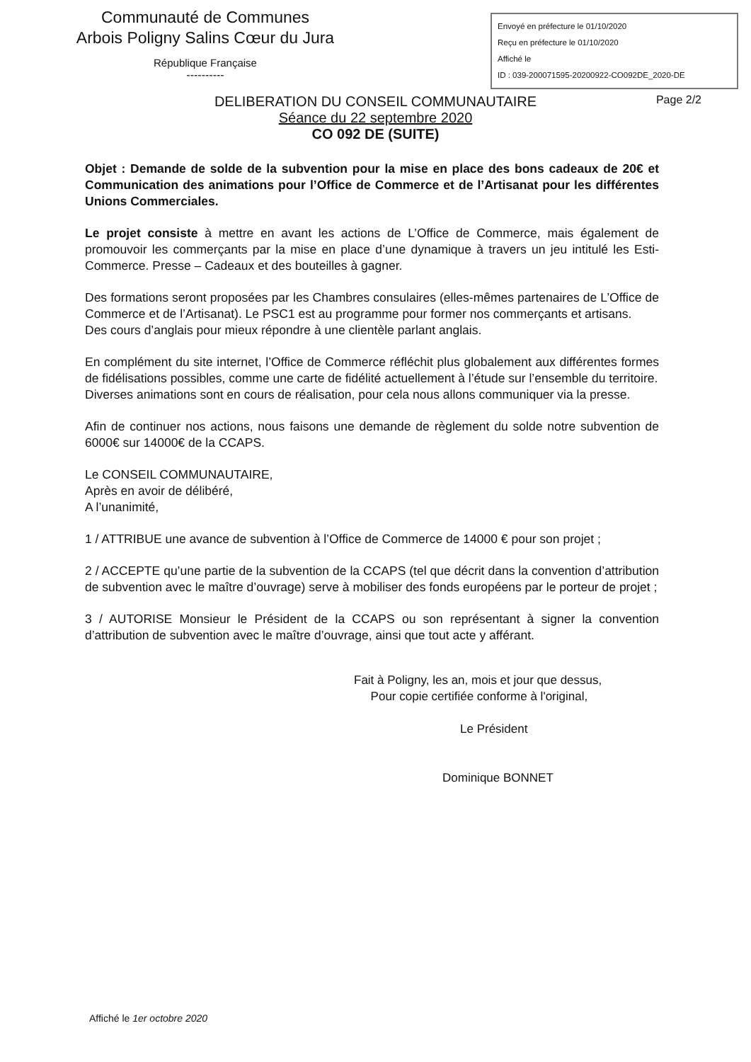Communauté de Communes
Arbois Poligny Salins Cœur du Jura
République Française
----------
Envoyé en préfecture le 01/10/2020
Reçu en préfecture le 01/10/2020
Affiché le
ID : 039-200071595-20200922-CO092DE_2020-DE
DELIBERATION DU CONSEIL COMMUNAUTAIRE
Séance du 22 septembre 2020
CO 092 DE (SUITE)
Page 2/2
Objet : Demande de solde de la subvention pour la mise en place des bons cadeaux de 20€ et Communication des animations pour l’Office de Commerce et de l’Artisanat pour les différentes Unions Commerciales.
Le projet consiste à mettre en avant les actions de L’Office de Commerce, mais également de promouvoir les commerçants par la mise en place d’une dynamique à travers un jeu intitulé les Esti-Commerce. Presse – Cadeaux et des bouteilles à gagner.
Des formations seront proposées par les Chambres consulaires (elles-mêmes partenaires de L’Office de Commerce et de l’Artisanat). Le PSC1 est au programme pour former nos commerçants et artisans.
Des cours d’anglais pour mieux répondre à une clientèle parlant anglais.
En complément du site internet, l’Office de Commerce réfléchit plus globalement aux différentes formes de fidélisations possibles, comme une carte de fidélité actuellement à l’étude sur l’ensemble du territoire.
Diverses animations sont en cours de réalisation, pour cela nous allons communiquer via la presse.
Afin de continuer nos actions, nous faisons une demande de règlement du solde notre subvention de 6000€ sur 14000€ de la CCAPS.
Le CONSEIL COMMUNAUTAIRE,
Après en avoir de délibéré,
A l’unanimité,
1 / ATTRIBUE une avance de subvention à l’Office de Commerce de 14000 € pour son projet ;
2 / ACCEPTE qu’une partie de la subvention de la CCAPS (tel que décrit dans la convention d’attribution de subvention avec le maître d’ouvrage) serve à mobiliser des fonds européens par le porteur de projet ;
3 / AUTORISE Monsieur le Président de la CCAPS ou son représentant à signer la convention d’attribution de subvention avec le maître d’ouvrage, ainsi que tout acte y afférant.
Fait à Poligny, les an, mois et jour que dessus,
Pour copie certifiée conforme à l'original,
Le Président
Dominique BONNET
Affiché le 1er octobre 2020